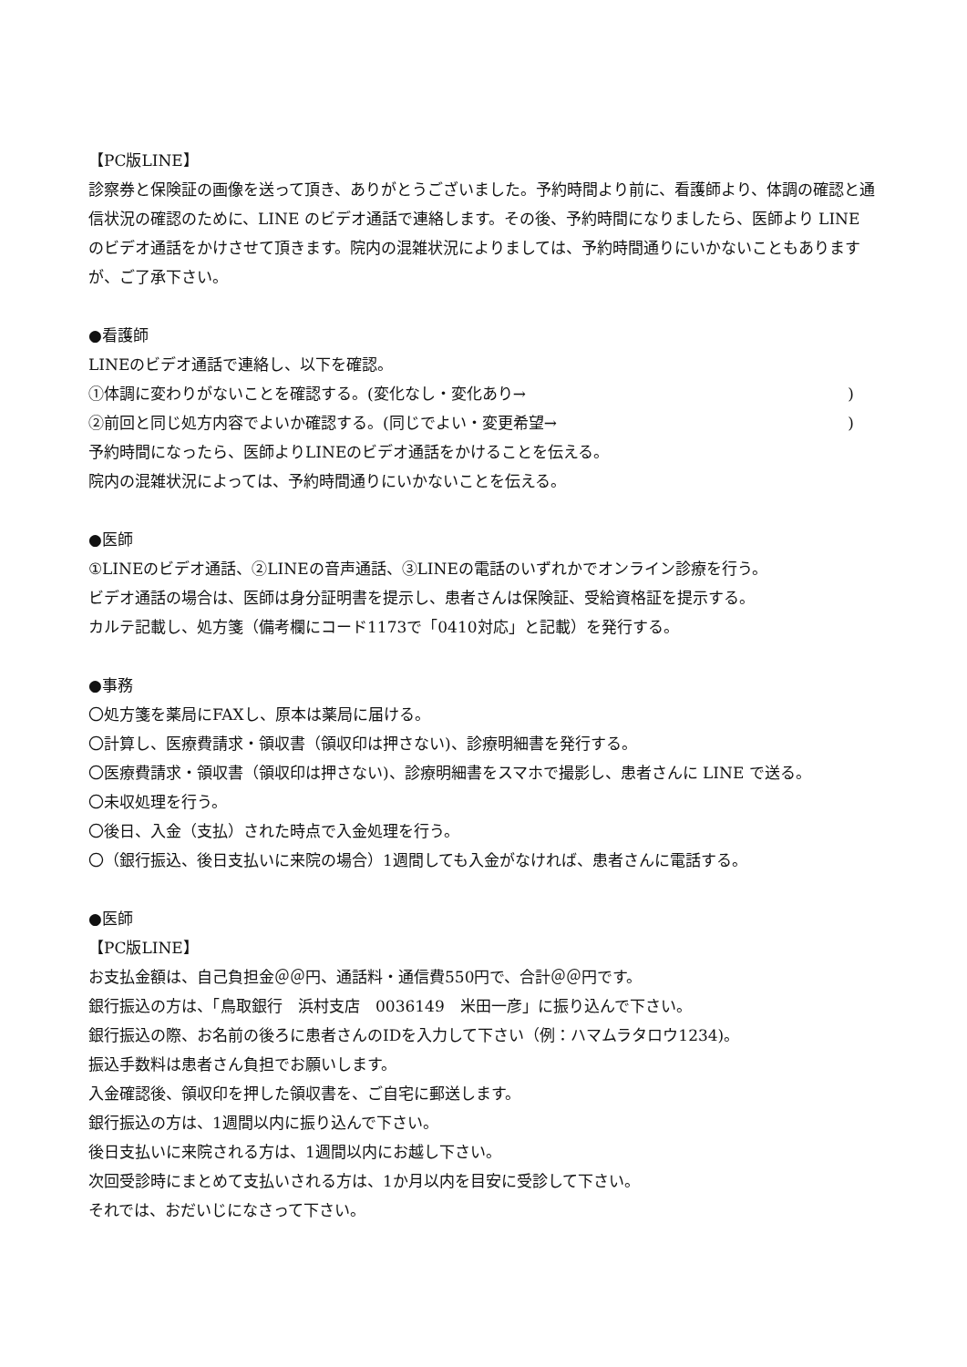【PC版LINE】
診察券と保険証の画像を送って頂き、ありがとうございました。予約時間より前に、看護師より、体調の確認と通信状況の確認のために、LINE のビデオ通話で連絡します。その後、予約時間になりましたら、医師より LINE のビデオ通話をかけさせて頂きます。院内の混雑状況によりましては、予約時間通りにいかないこともありますが、ご了承下さい。
●看護師
LINEのビデオ通話で連絡し、以下を確認。
①体調に変わりがないことを確認する。(変化なし・変化あり→)
②前回と同じ処方内容でよいか確認する。(同じでよい・変更希望→)
予約時間になったら、医師よりLINEのビデオ通話をかけることを伝える。
院内の混雑状況によっては、予約時間通りにいかないことを伝える。
●医師
①LINEのビデオ通話、②LINEの音声通話、③LINEの電話のいずれかでオンライン診療を行う。
ビデオ通話の場合は、医師は身分証明書を提示し、患者さんは保険証、受給資格証を提示する。
カルテ記載し、処方箋（備考欄にコード1173で「0410対応」と記載）を発行する。
●事務
〇処方箋を薬局にFAXし、原本は薬局に届ける。
〇計算し、医療費請求・領収書（領収印は押さない)、診療明細書を発行する。
〇医療費請求・領収書（領収印は押さない)、診療明細書をスマホで撮影し、患者さんに LINE で送る。
〇未収処理を行う。
〇後日、入金（支払）された時点で入金処理を行う。
〇（銀行振込、後日支払いに来院の場合）1週間しても入金がなければ、患者さんに電話する。
●医師
【PC版LINE】
お支払金額は、自己負担金＠＠円、通話料・通信費550円で、合計＠＠円です。
銀行振込の方は、「鳥取銀行　浜村支店　0036149　米田一彦」に振り込んで下さい。
銀行振込の際、お名前の後ろに患者さんのIDを入力して下さい（例：ハマムラタロウ1234)。
振込手数料は患者さん負担でお願いします。
入金確認後、領収印を押した領収書を、ご自宅に郵送します。
銀行振込の方は、1週間以内に振り込んで下さい。
後日支払いに来院される方は、1週間以内にお越し下さい。
次回受診時にまとめて支払いされる方は、1か月以内を目安に受診して下さい。
それでは、おだいじになさって下さい。